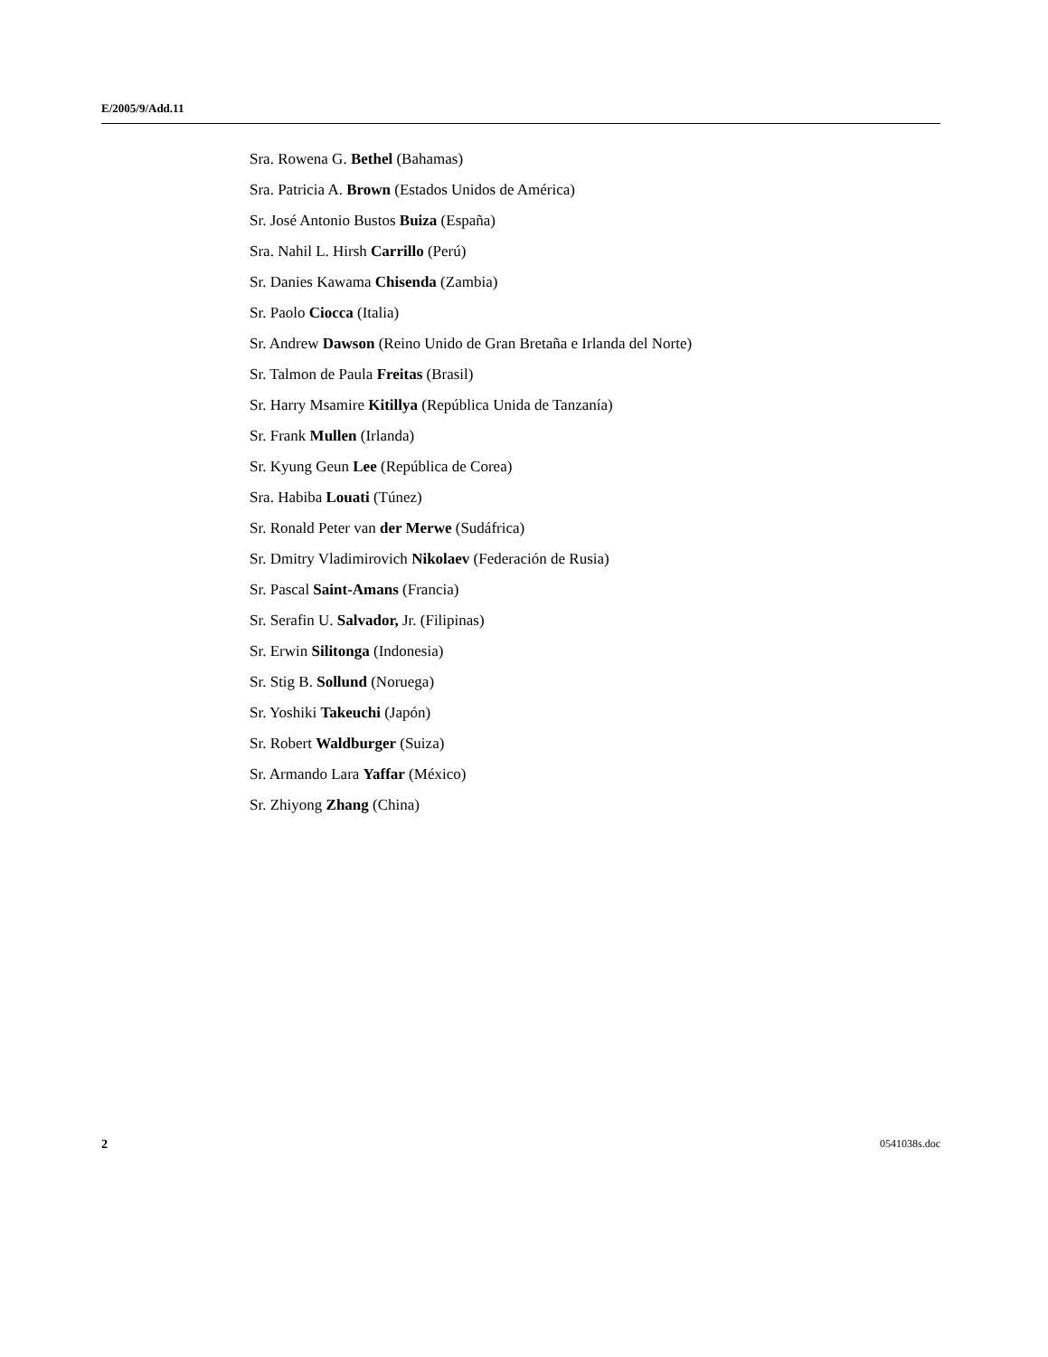E/2005/9/Add.11
Sra. Rowena G. Bethel (Bahamas)
Sra. Patricia A. Brown (Estados Unidos de América)
Sr. José Antonio Bustos Buiza (España)
Sra. Nahil L. Hirsh Carrillo (Perú)
Sr. Danies Kawama Chisenda (Zambia)
Sr. Paolo Ciocca (Italia)
Sr. Andrew Dawson (Reino Unido de Gran Bretaña e Irlanda del Norte)
Sr. Talmon de Paula Freitas (Brasil)
Sr. Harry Msamire Kitillya (República Unida de Tanzanía)
Sr. Frank Mullen (Irlanda)
Sr. Kyung Geun Lee (República de Corea)
Sra. Habiba Louati (Túnez)
Sr. Ronald Peter van der Merwe (Sudáfrica)
Sr. Dmitry Vladimirovich Nikolaev (Federación de Rusia)
Sr. Pascal Saint-Amans (Francia)
Sr. Serafin U. Salvador, Jr. (Filipinas)
Sr. Erwin Silitonga (Indonesia)
Sr. Stig B. Sollund (Noruega)
Sr. Yoshiki Takeuchi (Japón)
Sr. Robert Waldburger (Suiza)
Sr. Armando Lara Yaffar (México)
Sr. Zhiyong Zhang (China)
2 0541038s.doc